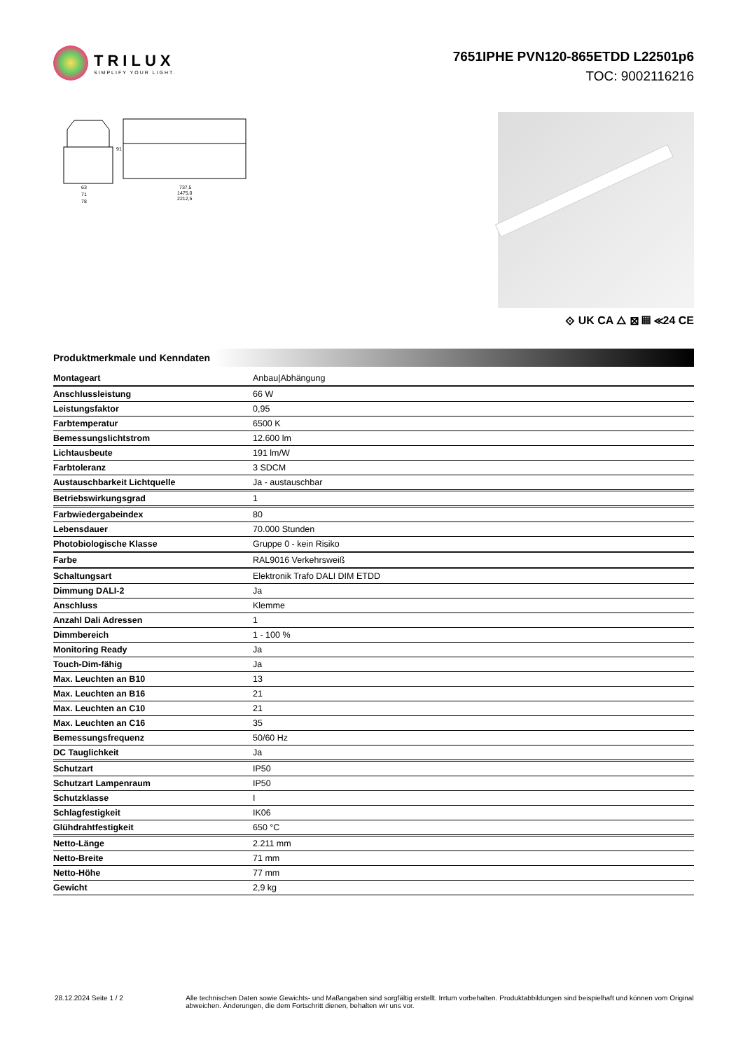TRILUX
SIMPLIFY YOUR LIGHT.
7651IPHE PVN120-865ETDD L22501p6
TOC: 9002116216
63
71
78
737,5
1475,0
2212,5
91
⟐ UK CA △ ⊠ ▦ ≪24 CE
Produktmerkmale und Kenndaten
| Montageart | Anbau/Abhängung |
| Anschlussleistung | 66 W |
| Leistungsfaktor | 0,95 |
| Farbtemperatur | 6500 K |
| Bemessungslichtstrom | 12.600 lm |
| Lichtausbeute | 191 lm/W |
| Farbtoleranz | 3 SDCM |
| Austauschbarkeit Lichtquelle | Ja - austauschbar |
| Betriebswirkungsgrad | 1 |
| Farbwiedergabeindex | 80 |
| Lebensdauer | 70.000 Stunden |
| Photobiologische Klasse | Gruppe 0 - kein Risiko |
| Farbe | RAL9016 Verkehrsweiß |
| Schaltungsart | Elektronik Trafo DALI DIM ETDD |
| Dimmung DALI-2 | Ja |
| Anschluss | Klemme |
| Anzahl Dali Adressen | 1 |
| Dimmbereich | 1 - 100 % |
| Monitoring Ready | Ja |
| Touch-Dim-fähig | Ja |
| Max. Leuchten an B10 | 13 |
| Max. Leuchten an B16 | 21 |
| Max. Leuchten an C10 | 21 |
| Max. Leuchten an C16 | 35 |
| Bemessungsfrequenz | 50/60 Hz |
| DC Tauglichkeit | Ja |
| Schutzart | IP50 |
| Schutzart Lampenraum | IP50 |
| Schutzklasse | I |
| Schlagfestigkeit | IK06 |
| Glühdrahtfestigkeit | 650 °C |
| Netto-Länge | 2.211 mm |
| Netto-Breite | 71 mm |
| Netto-Höhe | 77 mm |
| Gewicht | 2,9 kg |
28.12.2024 Seite 1 / 2 Alle technischen Daten sowie Gewichts- und Maßangaben sind sorgfältig erstellt. Irrtum vorbehalten. Produktabbildungen sind beispielhaft und können vom Original abweichen. Änderungen, die dem Fortschritt dienen, behalten wir uns vor.